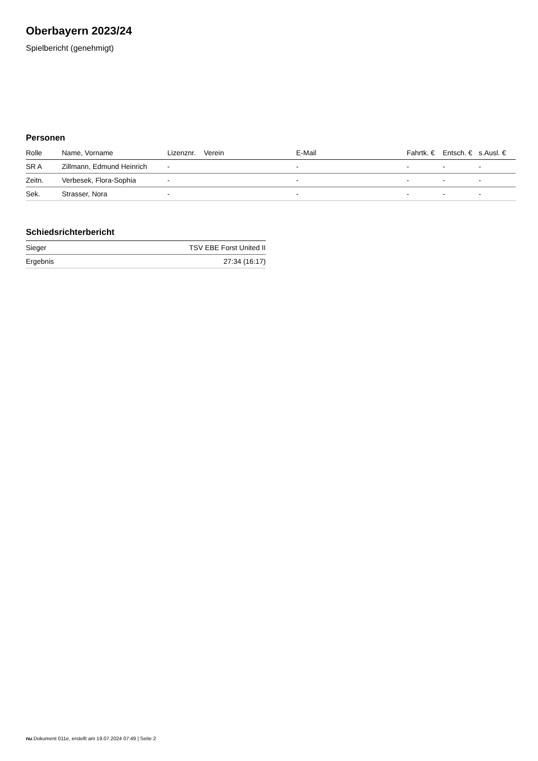Oberbayern 2023/24
Spielbericht (genehmigt)
Personen
| Rolle | Name, Vorname | Lizenznr. | Verein | E-Mail | Fahrtk. € | Entsch. € | s.Ausl. € |
| --- | --- | --- | --- | --- | --- | --- | --- |
| SR A | Zillmann, Edmund Heinrich | - | | - | - | - | - |
| Zeitn. | Verbesek, Flora-Sophia | - | | - | - | - | - |
| Sek. | Strasser, Nora | - | | - | - | - | - |
Schiedsrichterbericht
| Sieger | TSV EBE Forst United II |
| Ergebnis | 27:34 (16:17) |
nu.Dokument 011e, erstellt am 19.07.2024 07:49 | Seite 2